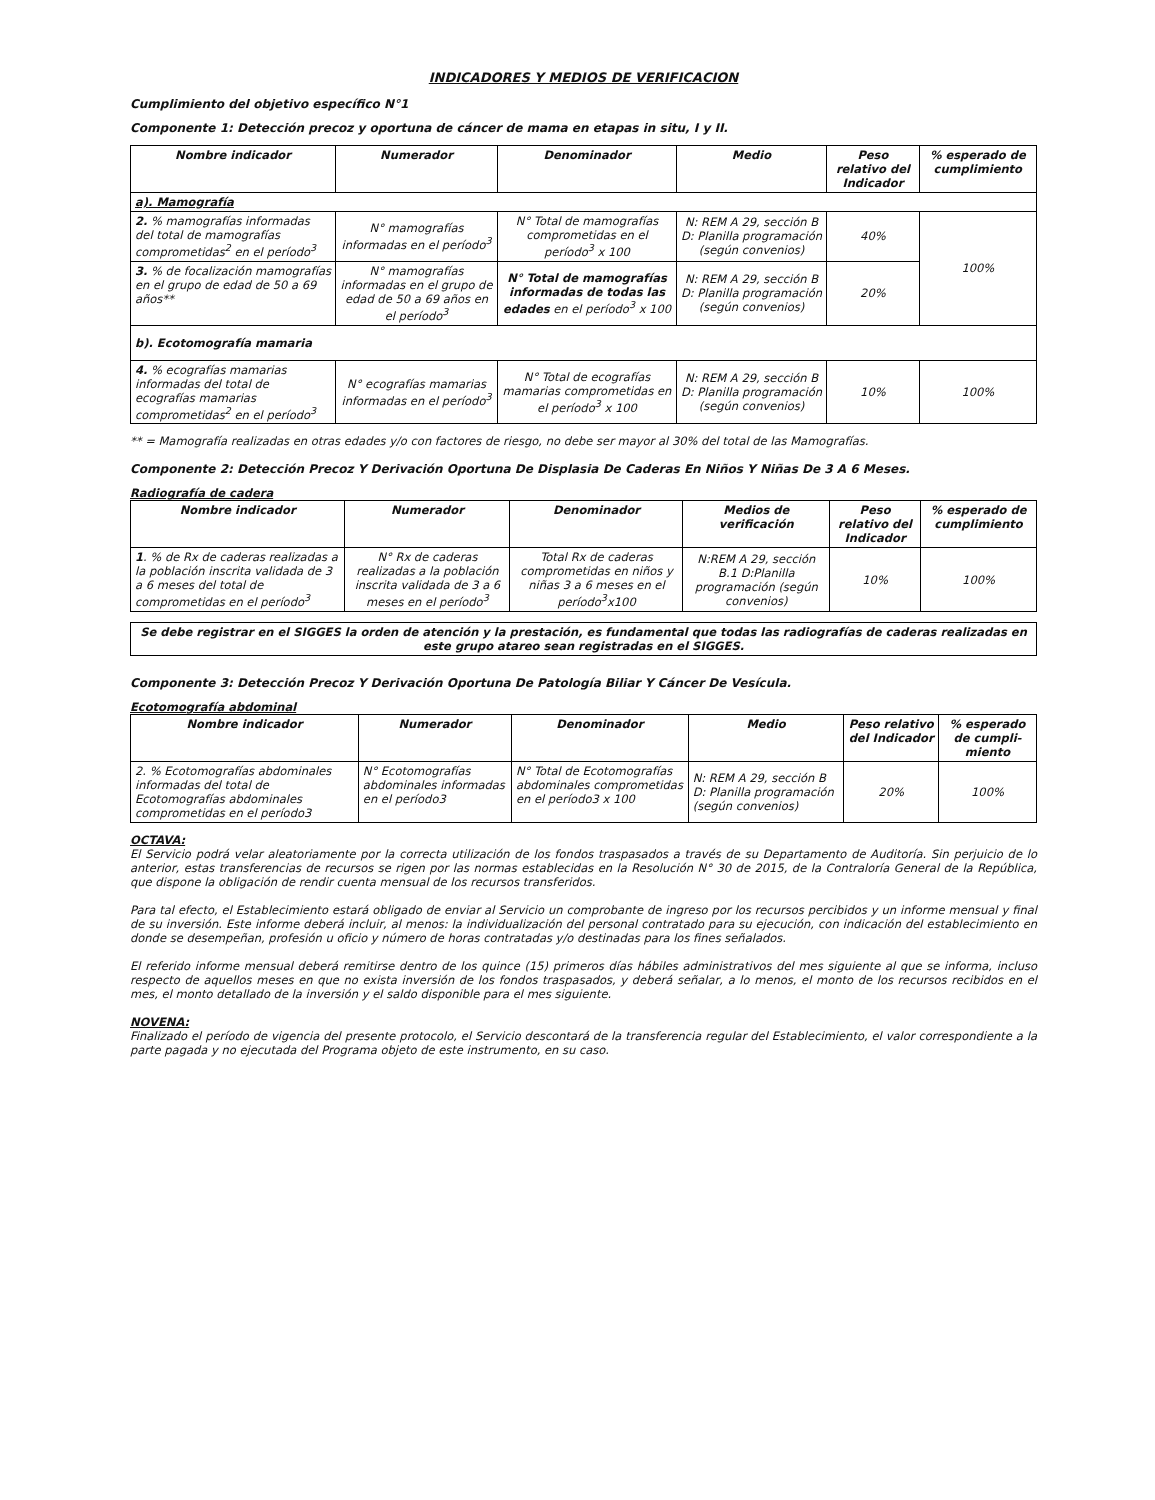INDICADORES Y MEDIOS DE VERIFICACION
Cumplimiento del objetivo específico N°1
Componente 1: Detección precoz y oportuna de cáncer de mama en etapas in situ, I y II.
| Nombre indicador | Numerador | Denominador | Medio | Peso relativo del Indicador | % esperado de cumplimiento |
| --- | --- | --- | --- | --- | --- |
| a). Mamografía | | | | | |
| 2. % mamografías informadas del total de mamografías comprometidas<sup>2</sup> en el período<sup>3</sup> | N° mamografías informadas en el período<sup>3</sup> | N° Total de mamografías comprometidas en el período<sup>3</sup> x 100 | N: REM A 29, sección B D: Planilla programación (según convenios) | 40% | 100% |
| 3. % de focalización mamografías en el grupo de edad de 50 a 69 años** | N° mamografías informadas en el grupo de edad de 50 a 69 años en el período<sup>3</sup> | N° Total de mamografías informadas de todas las edades en el período<sup>3</sup> x 100 | N: REM A 29, sección B D: Planilla programación (según convenios) | 20% | |
| b). Ecotomografía mamaria | | | | | |
| 4. % ecografías mamarias informadas del total de ecografías mamarias comprometidas<sup>2</sup> en el período<sup>3</sup> | N° ecografías mamarias informadas en el período<sup>3</sup> | N° Total de ecografías mamarias comprometidas en el período<sup>3</sup> x 100 | N: REM A 29, sección B D: Planilla programación (según convenios) | 10% | 100% |
** = Mamografía realizadas en otras edades y/o con factores de riesgo, no debe ser mayor al 30% del total de las Mamografías.
Componente 2: Detección Precoz Y Derivación Oportuna De Displasia De Caderas En Niños Y Niñas De 3 A 6 Meses.
Radiografía de cadera
| Nombre indicador | Numerador | Denominador | Medios de verificación | Peso relativo del Indicador | % esperado de cumplimiento |
| --- | --- | --- | --- | --- | --- |
| 1 . % de Rx de caderas realizadas a la población inscrita validada de 3 a 6 meses del total de comprometidas en el período<sup>3</sup> | N° Rx de caderas realizadas a la población inscrita validada de 3 a 6 meses en el período<sup>3</sup> | Total Rx de caderas comprometidas en niños y niñas 3 a 6 meses en el período<sup>3</sup>x100 | N:REM A 29, sección B.1 D:Planilla programación (según convenios) | 10% | 100% |
Se debe registrar en el SIGGES la orden de atención y la prestación, es fundamental que todas las radiografías de caderas realizadas en este grupo atareo sean registradas en el SIGGES.
Componente 3: Detección Precoz Y Derivación Oportuna De Patología Biliar Y Cáncer De Vesícula.
Ecotomografía abdominal
| Nombre indicador | Numerador | Denominador | Medio | Peso relativo del Indicador | % esperado de cumpli-miento |
| --- | --- | --- | --- | --- | --- |
| 2. % Ecotomografías abdominales informadas del total de Ecotomografías abdominales comprometidas en el período3 | N° Ecotomografías abdominales informadas en el período3 | N° Total de Ecotomografías abdominales comprometidas en el período3 x 100 | N: REM A 29, sección B D: Planilla programación (según convenios) | 20% | 100% |
OCTAVA:
El Servicio podrá velar aleatoriamente por la correcta utilización de los fondos traspasados a través de su Departamento de Auditoría. Sin perjuicio de lo anterior, estas transferencias de recursos se rigen por las normas establecidas en la Resolución N° 30 de 2015, de la Contraloría General de la República, que dispone la obligación de rendir cuenta mensual de los recursos transferidos.
Para tal efecto, el Establecimiento estará obligado de enviar al Servicio un comprobante de ingreso por los recursos percibidos y un informe mensual y final de su inversión. Este informe deberá incluir, al menos: la individualización del personal contratado para su ejecución, con indicación del establecimiento en donde se desempeñan, profesión u oficio y número de horas contratadas y/o destinadas para los fines señalados.
El referido informe mensual deberá remitirse dentro de los quince (15) primeros días hábiles administrativos del mes siguiente al que se informa, incluso respecto de aquellos meses en que no exista inversión de los fondos traspasados, y deberá señalar, a lo menos, el monto de los recursos recibidos en el mes, el monto detallado de la inversión y el saldo disponible para el mes siguiente.
NOVENA:
Finalizado el período de vigencia del presente protocolo, el Servicio descontará de la transferencia regular del Establecimiento, el valor correspondiente a la parte pagada y no ejecutada del Programa objeto de este instrumento, en su caso.